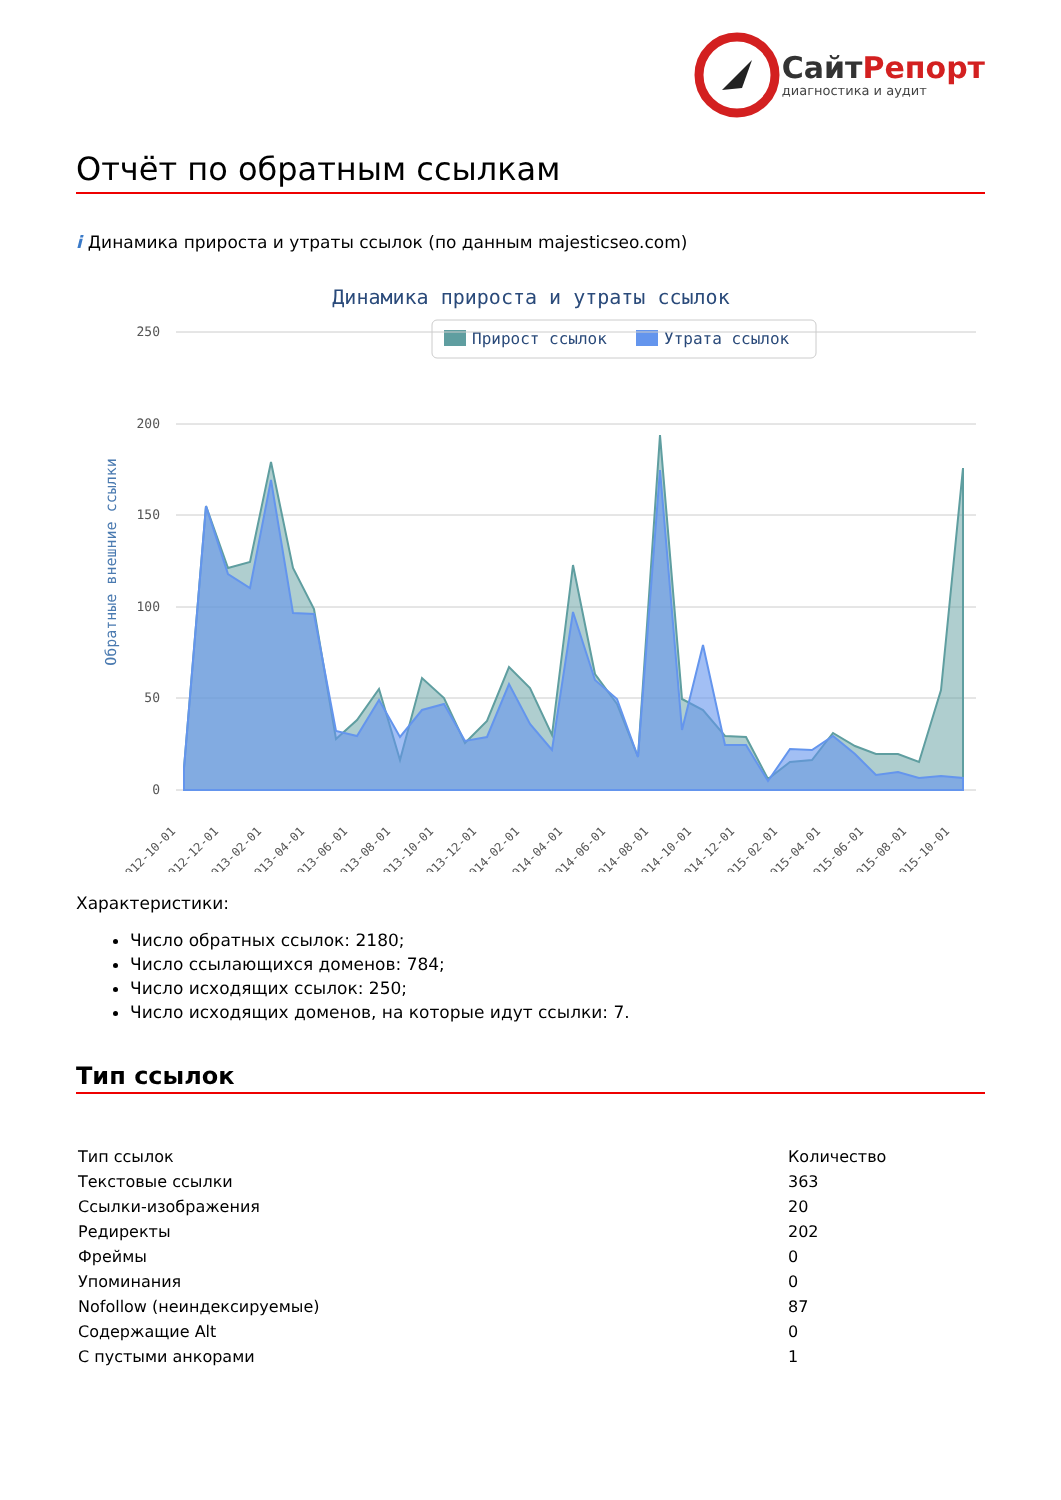СайтРепорт
диагностика и аудит
Отчёт по обратным ссылкам
i Динамика прироста и утраты ссылок (по данным majesticseo.com)
Динамика прироста и утраты ссылок
Прирост ссылок
Утрата ссылок
250
200
150
100
50
0
Обратные внешние ссылки
2012-10-01
2012-12-01
2013-02-01
2013-04-01
2013-06-01
2013-08-01
2013-10-01
2013-12-01
2014-02-01
2014-04-01
2014-06-01
2014-08-01
2014-10-01
2014-12-01
2015-02-01
2015-04-01
2015-06-01
2015-08-01
2015-10-01
Характеристики:
Число обратных ссылок: 2180;
Число ссылающихся доменов: 784;
Число исходящих ссылок: 250;
Число исходящих доменов, на которые идут ссылки: 7.
Тип ссылок
| Тип ссылок | Количество |
| Текстовые ссылки | 363 |
| Ссылки-изображения | 20 |
| Редиректы | 202 |
| Фреймы | 0 |
| Упоминания | 0 |
| Nofollow (неиндексируемые) | 87 |
| Содержащие Alt | 0 |
| С пустыми анкорами | 1 |